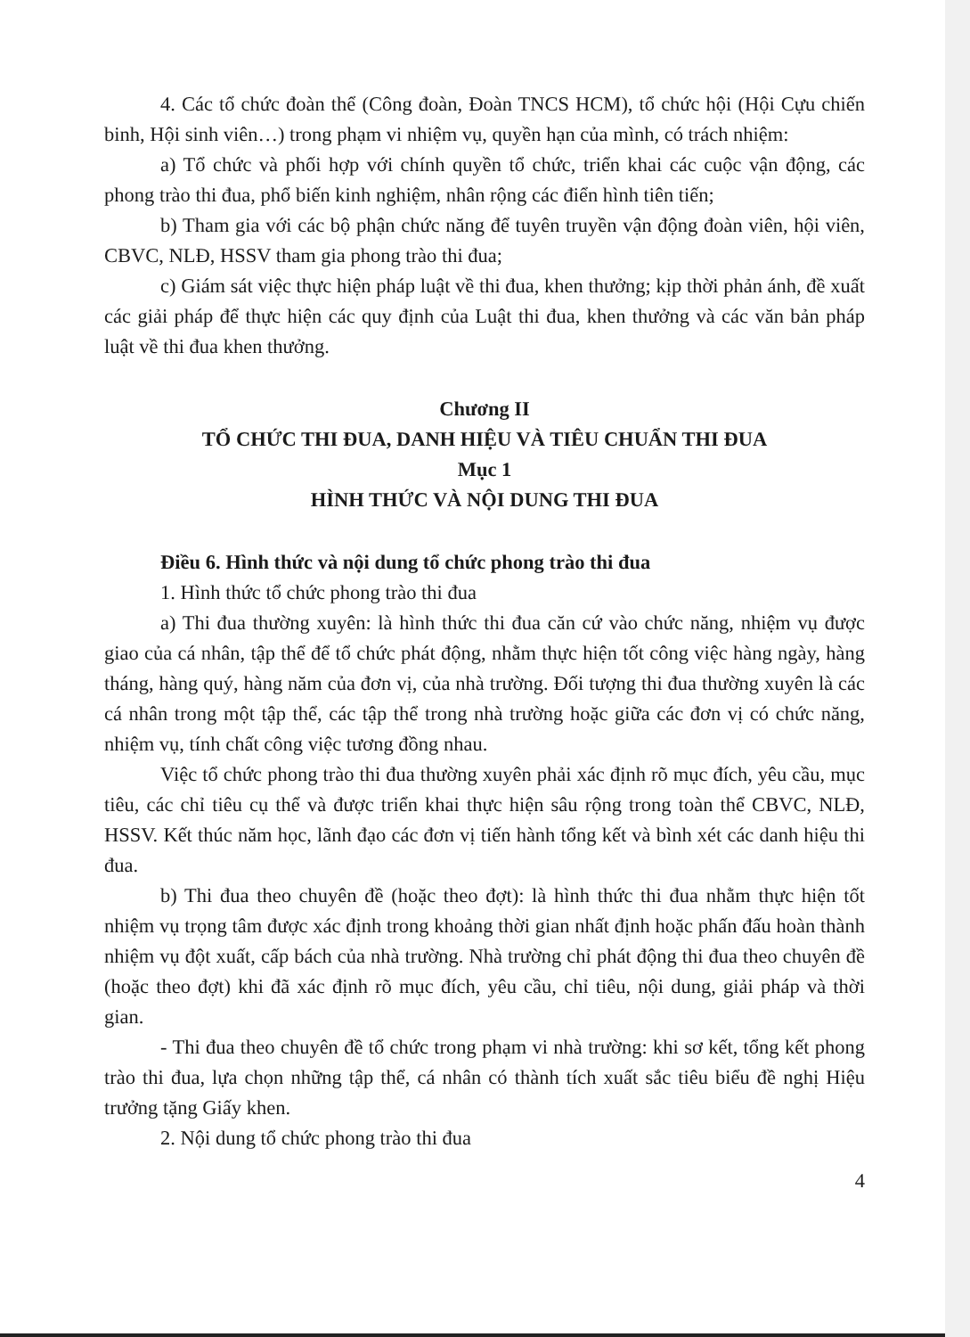4. Các tổ chức đoàn thể (Công đoàn, Đoàn TNCS HCM), tổ chức hội (Hội Cựu chiến binh, Hội sinh viên…) trong phạm vi nhiệm vụ, quyền hạn của mình, có trách nhiệm:
a) Tổ chức và phối hợp với chính quyền tổ chức, triển khai các cuộc vận động, các phong trào thi đua, phổ biến kinh nghiệm, nhân rộng các điển hình tiên tiến;
b) Tham gia với các bộ phận chức năng để tuyên truyền vận động đoàn viên, hội viên, CBVC, NLĐ, HSSV tham gia phong trào thi đua;
c) Giám sát việc thực hiện pháp luật về thi đua, khen thưởng; kịp thời phản ánh, đề xuất các giải pháp để thực hiện các quy định của Luật thi đua, khen thưởng và các văn bản pháp luật về thi đua khen thưởng.
Chương II
TỔ CHỨC THI ĐUA, DANH HIỆU VÀ TIÊU CHUẨN THI ĐUA
Mục 1
HÌNH THỨC VÀ NỘI DUNG THI ĐUA
Điều 6. Hình thức và nội dung tổ chức phong trào thi đua
1. Hình thức tổ chức phong trào thi đua
a) Thi đua thường xuyên: là hình thức thi đua căn cứ vào chức năng, nhiệm vụ được giao của cá nhân, tập thể để tổ chức phát động, nhằm thực hiện tốt công việc hàng ngày, hàng tháng, hàng quý, hàng năm của đơn vị, của nhà trường. Đối tượng thi đua thường xuyên là các cá nhân trong một tập thể, các tập thể trong nhà trường hoặc giữa các đơn vị có chức năng, nhiệm vụ, tính chất công việc tương đồng nhau.
Việc tổ chức phong trào thi đua thường xuyên phải xác định rõ mục đích, yêu cầu, mục tiêu, các chỉ tiêu cụ thể và được triển khai thực hiện sâu rộng trong toàn thể CBVC, NLĐ, HSSV. Kết thúc năm học, lãnh đạo các đơn vị tiến hành tổng kết và bình xét các danh hiệu thi đua.
b) Thi đua theo chuyên đề (hoặc theo đợt): là hình thức thi đua nhằm thực hiện tốt nhiệm vụ trọng tâm được xác định trong khoảng thời gian nhất định hoặc phấn đấu hoàn thành nhiệm vụ đột xuất, cấp bách của nhà trường. Nhà trường chỉ phát động thi đua theo chuyên đề (hoặc theo đợt) khi đã xác định rõ mục đích, yêu cầu, chỉ tiêu, nội dung, giải pháp và thời gian.
- Thi đua theo chuyên đề tổ chức trong phạm vi nhà trường: khi sơ kết, tổng kết phong trào thi đua, lựa chọn những tập thể, cá nhân có thành tích xuất sắc tiêu biểu đề nghị Hiệu trưởng tặng Giấy khen.
2. Nội dung tổ chức phong trào thi đua
4